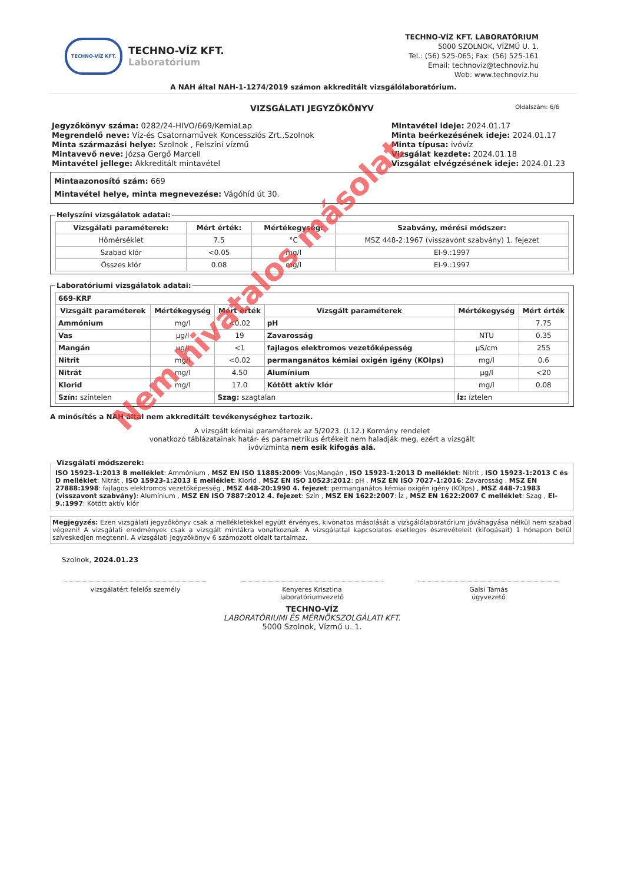Nem hivatalos másolat
TECHNO-VÍZ KFT.
TECHNO-VÍZ KFT.
Laboratórium
TECHNO-VÍZ KFT. LABORATÓRIUM
5000 SZOLNOK, VÍZMŰ U. 1.
Tel.: (56) 525-065; Fax: (56) 525-161
Email: technoviz@technoviz.hu
Web: www.technoviz.hu
A NAH által NAH-1-1274/2019 számon akkreditált vizsgálólaboratórium.
VIZSGÁLATI JEGYZŐKÖNYV Oldalszám: 6/6
Jegyzőkönyv száma: 0282/24-HIVO/669/KemiaLap
Megrendelő neve: Víz-és Csatornaművek Koncessziós Zrt.,Szolnok
Minta származási helye: Szolnok , Felszíni vízmű
Mintavevő neve: Józsa Gergő Marcell
Mintavétel jellege: Akkreditált mintavétel
Mintavétel ideje: 2024.01.17
Minta beérkezésének ideje: 2024.01.17
Minta típusa: ivóvíz
Vizsgálat kezdete: 2024.01.18
Vizsgálat elvégzésének ideje: 2024.01.23
Mintaazonosító szám: 669
Mintavétel helye, minta megnevezése: Vágóhíd út 30.
Helyszíni vizsgálatok adatai:
| Vizsgálati paraméterek: | Mért érték: | Mértékegység: | Szabvány, mérési módszer: |
| --- | --- | --- | --- |
| Hőmérséklet | 7.5 | °C | MSZ 448-2:1967 (visszavont szabvány) 1. fejezet |
| Szabad klór | <0.05 | mg/l | EI-9.:1997 |
| Összes klór | 0.08 | mg/l | EI-9.:1997 |
Laboratóriumi vizsgálatok adatai:
| 669-KRF | | | | | |
| --- | --- | --- | --- | --- | --- |
| Vizsgált paraméterek | Mértékegység | Mért érték | Vizsgált paraméterek | Mértékegység | Mért érték |
| Ammónium | mg/l | <0.02 | pH | | 7.75 |
| Vas | µg/l | 19 | Zavarosság | NTU | 0.35 |
| Mangán | µg/l | <1 | fajlagos elektromos vezetőképesség | µS/cm | 255 |
| Nitrit | mg/l | <0.02 | permanganátos kémiai oxigén igény (KOIps) | mg/l | 0.6 |
| Nitrát | mg/l | 4.50 | Alumínium | µg/l | <20 |
| Klorid | mg/l | 17.0 | Kötött aktív klór | mg/l | 0.08 |
| Szín: színtelen | | Szag: szagtalan | | Íz: íztelen | |
A minősítés a NAH által nem akkreditált tevékenységhez tartozik.
A vizsgált kémiai paraméterek az 5/2023. (I.12.) Kormány rendelet
vonatkozó táblázatainak határ- és parametrikus értékeit nem haladják meg, ezért a vizsgált
ivóvízminta nem esik kifogás alá.
Vizsgálati módszerek:ISO 15923-1:2013 B melléklet: Ammónium , MSZ EN ISO 11885:2009: Vas;Mangán , ISO 15923-1:2013 D melléklet: Nitrit , ISO 15923-1:2013 C és D melléklet: Nitrát , ISO 15923-1:2013 E melléklet: Klorid , MSZ EN ISO 10523:2012: pH , MSZ EN ISO 7027-1:2016: Zavarosság , MSZ EN 27888:1998: fajlagos elektromos vezetőképesség , MSZ 448-20:1990 4. fejezet: permanganátos kémiai oxigén igény (KOIps) , MSZ 448-7:1983 (visszavont szabvány): Alumínium , MSZ EN ISO 7887:2012 4. fejezet: Szín , MSZ EN 1622:2007: Íz , MSZ EN 1622:2007 C melléklet: Szag , EI-9.:1997: Kötött aktív klór
Megjegyzés: Ezen vizsgálati jegyzőkönyv csak a mellékletekkel együtt érvényes, kivonatos másolását a vizsgálólaboratórium jóváhagyása nélkül nem szabad végezni! A vizsgálati eredmények csak a vizsgált mintákra vonatkoznak. A vizsgálattal kapcsolatos esetleges észrevételeit (kifogásait) 1 hónapon belül szíveskedjen megtenni. A vizsgálati jegyzőkönyv 6 számozott oldalt tartalmaz.
Szolnok, 2024.01.23
vizsgálatért felelős személy Kenyeres Krisztina
laboratóriumvezető
Galsi Tamás
ügyvezető
TECHNO-VÍZ
LABORATÓRIUMI ÉS MÉRNÖKSZOLGÁLATI KFT.
5000 Szolnok, Vízmű u. 1.